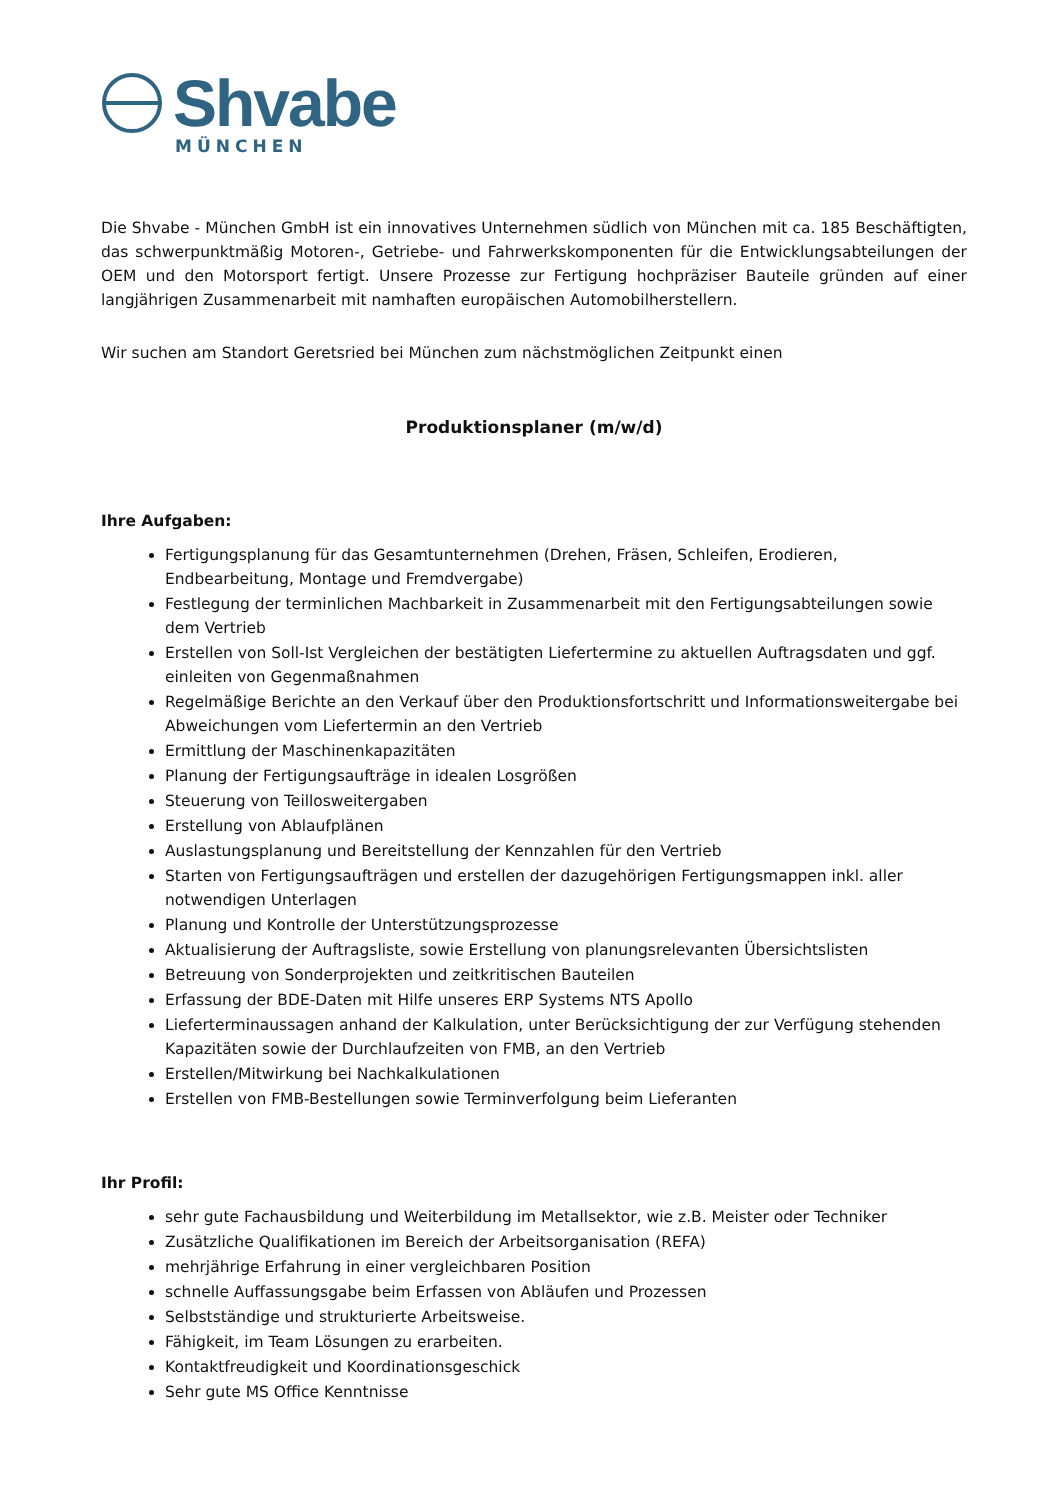Shvabe
MÜNCHEN
Die Shvabe - München GmbH ist ein innovatives Unternehmen südlich von München mit ca. 185 Beschäftigten, das schwerpunktmäßig Motoren-, Getriebe- und Fahrwerkskomponenten für die Entwicklungsabteilungen der OEM und den Motorsport fertigt. Unsere Prozesse zur Fertigung hochpräziser Bauteile gründen auf einer langjährigen Zusammenarbeit mit namhaften europäischen Automobilherstellern.
Wir suchen am Standort Geretsried bei München zum nächstmöglichen Zeitpunkt einen
Produktionsplaner (m/w/d)
Ihre Aufgaben:
Fertigungsplanung für das Gesamtunternehmen (Drehen, Fräsen, Schleifen, Erodieren, Endbearbeitung, Montage und Fremdvergabe)
Festlegung der terminlichen Machbarkeit in Zusammenarbeit mit den Fertigungsabteilungen sowie dem Vertrieb
Erstellen von Soll-Ist Vergleichen der bestätigten Liefertermine zu aktuellen Auftragsdaten und ggf. einleiten von Gegenmaßnahmen
Regelmäßige Berichte an den Verkauf über den Produktionsfortschritt und Informationsweitergabe bei Abweichungen vom Liefertermin an den Vertrieb
Ermittlung der Maschinenkapazitäten
Planung der Fertigungsaufträge in idealen Losgrößen
Steuerung von Teillosweitergaben
Erstellung von Ablaufplänen
Auslastungsplanung und Bereitstellung der Kennzahlen für den Vertrieb
Starten von Fertigungsaufträgen und erstellen der dazugehörigen Fertigungsmappen inkl. aller notwendigen Unterlagen
Planung und Kontrolle der Unterstützungsprozesse
Aktualisierung der Auftragsliste, sowie Erstellung von planungsrelevanten Übersichtslisten
Betreuung von Sonderprojekten und zeitkritischen Bauteilen
Erfassung der BDE-Daten mit Hilfe unseres ERP Systems NTS Apollo
Lieferterminaussagen anhand der Kalkulation, unter Berücksichtigung der zur Verfügung stehenden Kapazitäten sowie der Durchlaufzeiten von FMB, an den Vertrieb
Erstellen/Mitwirkung bei Nachkalkulationen
Erstellen von FMB-Bestellungen sowie Terminverfolgung beim Lieferanten
Ihr Profil:
sehr gute Fachausbildung und Weiterbildung im Metallsektor, wie z.B. Meister oder Techniker
Zusätzliche Qualifikationen im Bereich der Arbeitsorganisation (REFA)
mehrjährige Erfahrung in einer vergleichbaren Position
schnelle Auffassungsgabe beim Erfassen von Abläufen und Prozessen
Selbstständige und strukturierte Arbeitsweise.
Fähigkeit, im Team Lösungen zu erarbeiten.
Kontaktfreudigkeit und Koordinationsgeschick
Sehr gute MS Office Kenntnisse